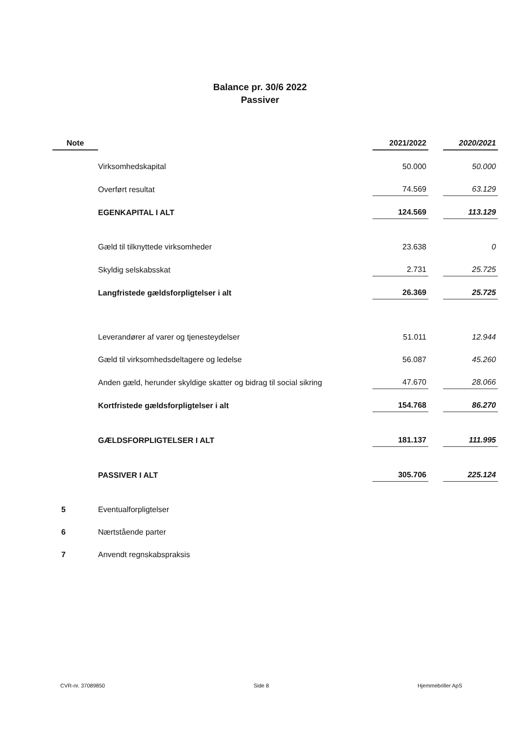Balance pr. 30/6 2022
Passiver
| Note | | 2021/2022 | | 2020/2021 |
| --- | --- | --- | --- | --- |
| | Virksomhedskapital | 50.000 | | 50.000 |
| | Overført resultat | 74.569 | | 63.129 |
| | EGENKAPITAL I ALT | 124.569 | | 113.129 |
| | Gæld til tilknyttede virksomheder | 23.638 | | 0 |
| | Skyldig selskabsskat | 2.731 | | 25.725 |
| | Langfristede gældsforpligtelser i alt | 26.369 | | 25.725 |
| | Leverandører af varer og tjenesteydelser | 51.011 | | 12.944 |
| | Gæld til virksomhedsdeltagere og ledelse | 56.087 | | 45.260 |
| | Anden gæld, herunder skyldige skatter og bidrag til social sikring | 47.670 | | 28.066 |
| | Kortfristede gældsforpligtelser i alt | 154.768 | | 86.270 |
| | GÆLDSFORPLIGTELSER I ALT | 181.137 | | 111.995 |
| | PASSIVER I ALT | 305.706 | | 225.124 |
| 5 | Eventualforpligtelser | | | |
| 6 | Nærtstående parter | | | |
| 7 | Anvendt regnskabspraksis | | | |
CVR-nr. 37089850 Side 8 Hjemmebriller ApS